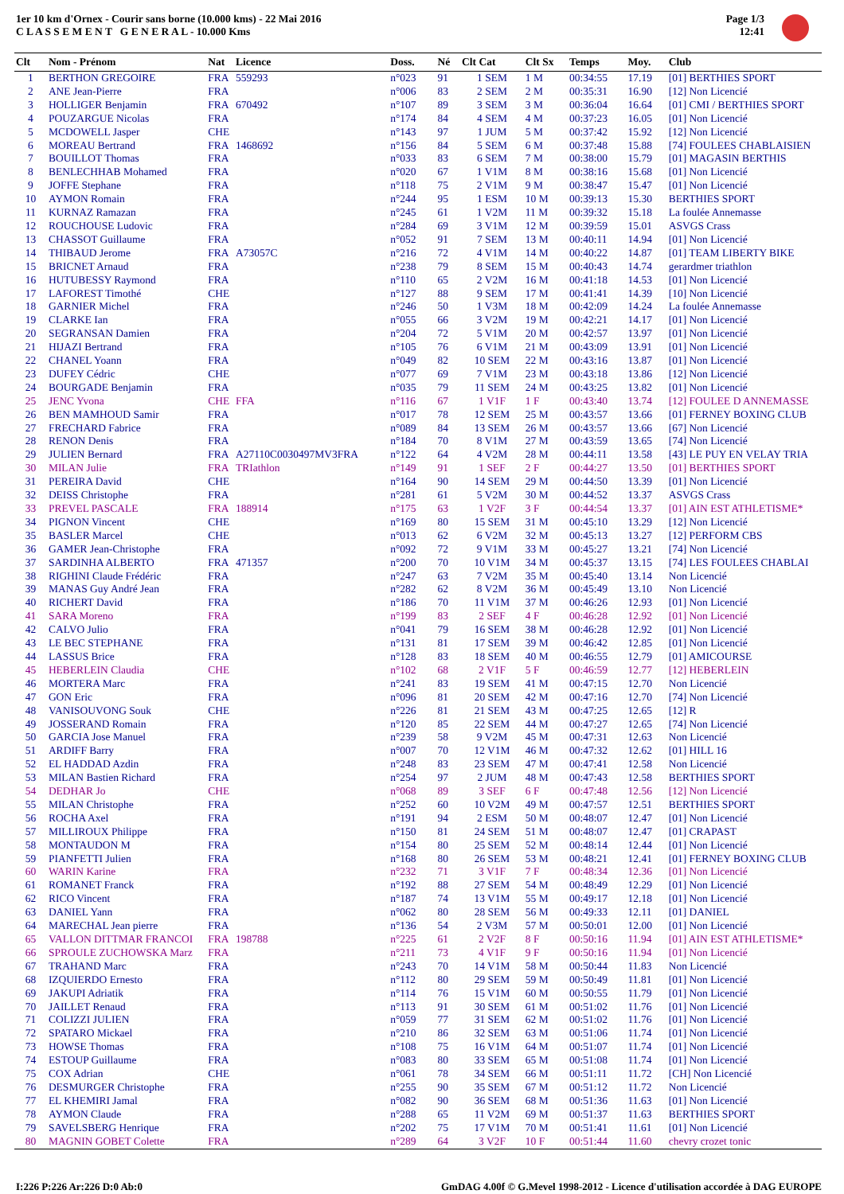1er 10 km d'Ornex - Courir sans borne (10.000 kms) - 22 Mai 2016
C L A S S E M E N T G E N E R A L - 10.000 Kms
Page 1/3
12:41
| Clt | Nom - Prénom | Nat | Licence | Doss. | Né | Clt Cat | Clt Sx | Temps | Moy. | Club |
| --- | --- | --- | --- | --- | --- | --- | --- | --- | --- | --- |
| 1 | BERTHON GREGOIRE | FRA | 559293 | n°023 | 91 | 1 SEM | 1 M | 00:34:55 | 17.19 | [01] BERTHIES SPORT |
| 2 | ANE Jean-Pierre | FRA | | n°006 | 83 | 2 SEM | 2 M | 00:35:31 | 16.90 | [12] Non Licencié |
| 3 | HOLLIGER Benjamin | FRA | 670492 | n°107 | 89 | 3 SEM | 3 M | 00:36:04 | 16.64 | [01] CMI / BERTHIES SPORT |
| 4 | POUZARGUE Nicolas | FRA | | n°174 | 84 | 4 SEM | 4 M | 00:37:23 | 16.05 | [01] Non Licencié |
| 5 | MCDOWELL Jasper | CHE | | n°143 | 97 | 1 JUM | 5 M | 00:37:42 | 15.92 | [12] Non Licencié |
| 6 | MOREAU Bertrand | FRA | 1468692 | n°156 | 84 | 5 SEM | 6 M | 00:37:48 | 15.88 | [74] FOULEES CHABLAISIEN |
| 7 | BOUILLOT Thomas | FRA | | n°033 | 83 | 6 SEM | 7 M | 00:38:00 | 15.79 | [01] MAGASIN BERTHIS |
| 8 | BENLECHHAB Mohamed | FRA | | n°020 | 67 | 1 V1M | 8 M | 00:38:16 | 15.68 | [01] Non Licencié |
| 9 | JOFFE Stephane | FRA | | n°118 | 75 | 2 V1M | 9 M | 00:38:47 | 15.47 | [01] Non Licencié |
| 10 | AYMON Romain | FRA | | n°244 | 95 | 1 ESM | 10 M | 00:39:13 | 15.30 | BERTHIES SPORT |
| 11 | KURNAZ Ramazan | FRA | | n°245 | 61 | 1 V2M | 11 M | 00:39:32 | 15.18 | La foulée Annemasse |
| 12 | ROUCHOUSE Ludovic | FRA | | n°284 | 69 | 3 V1M | 12 M | 00:39:59 | 15.01 | ASVGS Crass |
| 13 | CHASSOT Guillaume | FRA | | n°052 | 91 | 7 SEM | 13 M | 00:40:11 | 14.94 | [01] Non Licencié |
| 14 | THIBAUD Jerome | FRA | A73057C | n°216 | 72 | 4 V1M | 14 M | 00:40:22 | 14.87 | [01] TEAM LIBERTY BIKE |
| 15 | BRICNET Arnaud | FRA | | n°238 | 79 | 8 SEM | 15 M | 00:40:43 | 14.74 | gerardmer triathlon |
| 16 | HUTUBESSY Raymond | FRA | | n°110 | 65 | 2 V2M | 16 M | 00:41:18 | 14.53 | [01] Non Licencié |
| 17 | LAFOREST Timothé | CHE | | n°127 | 88 | 9 SEM | 17 M | 00:41:41 | 14.39 | [10] Non Licencié |
| 18 | GARNIER Michel | FRA | | n°246 | 50 | 1 V3M | 18 M | 00:42:09 | 14.24 | La foulée Annemasse |
| 19 | CLARKE Ian | FRA | | n°055 | 66 | 3 V2M | 19 M | 00:42:21 | 14.17 | [01] Non Licencié |
| 20 | SEGRANSAN Damien | FRA | | n°204 | 72 | 5 V1M | 20 M | 00:42:57 | 13.97 | [01] Non Licencié |
| 21 | HIJAZI Bertrand | FRA | | n°105 | 76 | 6 V1M | 21 M | 00:43:09 | 13.91 | [01] Non Licencié |
| 22 | CHANEL Yoann | FRA | | n°049 | 82 | 10 SEM | 22 M | 00:43:16 | 13.87 | [01] Non Licencié |
| 23 | DUFEY Cédric | CHE | | n°077 | 69 | 7 V1M | 23 M | 00:43:18 | 13.86 | [12] Non Licencié |
| 24 | BOURGADE Benjamin | FRA | | n°035 | 79 | 11 SEM | 24 M | 00:43:25 | 13.82 | [01] Non Licencié |
| 25 | JENC Yvona | CHE | FFA | n°116 | 67 | 1 V1F | 1 F | 00:43:40 | 13.74 | [12] FOULEE D ANNEMASSE |
| 26 | BEN MAMHOUD Samir | FRA | | n°017 | 78 | 12 SEM | 25 M | 00:43:57 | 13.66 | [01] FERNEY BOXING CLUB |
| 27 | FRECHARD Fabrice | FRA | | n°089 | 84 | 13 SEM | 26 M | 00:43:57 | 13.66 | [67] Non Licencié |
| 28 | RENON Denis | FRA | | n°184 | 70 | 8 V1M | 27 M | 00:43:59 | 13.65 | [74] Non Licencié |
| 29 | JULIEN Bernard | FRA | A27110C0030497MV3FRA | n°122 | 64 | 4 V2M | 28 M | 00:44:11 | 13.58 | [43] LE PUY EN VELAY TRIA |
| 30 | MILAN Julie | FRA | TRIathlon | n°149 | 91 | 1 SEF | 2 F | 00:44:27 | 13.50 | [01] BERTHIES SPORT |
| 31 | PEREIRA David | CHE | | n°164 | 90 | 14 SEM | 29 M | 00:44:50 | 13.39 | [01] Non Licencié |
| 32 | DEISS Christophe | FRA | | n°281 | 61 | 5 V2M | 30 M | 00:44:52 | 13.37 | ASVGS Crass |
| 33 | PREVEL PASCALE | FRA | 188914 | n°175 | 63 | 1 V2F | 3 F | 00:44:54 | 13.37 | [01] AIN EST ATHLETISME* |
| 34 | PIGNON Vincent | CHE | | n°169 | 80 | 15 SEM | 31 M | 00:45:10 | 13.29 | [12] Non Licencié |
| 35 | BASLER Marcel | CHE | | n°013 | 62 | 6 V2M | 32 M | 00:45:13 | 13.27 | [12] PERFORM CBS |
| 36 | GAMER Jean-Christophe | FRA | | n°092 | 72 | 9 V1M | 33 M | 00:45:27 | 13.21 | [74] Non Licencié |
| 37 | SARDINHA ALBERTO | FRA | 471357 | n°200 | 70 | 10 V1M | 34 M | 00:45:37 | 13.15 | [74] LES FOULEES CHABLAI |
| 38 | RIGHINI Claude Frédéric | FRA | | n°247 | 63 | 7 V2M | 35 M | 00:45:40 | 13.14 | Non Licencié |
| 39 | MANAS Guy André Jean | FRA | | n°282 | 62 | 8 V2M | 36 M | 00:45:49 | 13.10 | Non Licencié |
| 40 | RICHERT David | FRA | | n°186 | 70 | 11 V1M | 37 M | 00:46:26 | 12.93 | [01] Non Licencié |
| 41 | SARA Moreno | FRA | | n°199 | 83 | 2 SEF | 4 F | 00:46:28 | 12.92 | [01] Non Licencié |
| 42 | CALVO Julio | FRA | | n°041 | 79 | 16 SEM | 38 M | 00:46:28 | 12.92 | [01] Non Licencié |
| 43 | LE BEC STEPHANE | FRA | | n°131 | 81 | 17 SEM | 39 M | 00:46:42 | 12.85 | [01] Non Licencié |
| 44 | LASSUS Brice | FRA | | n°128 | 83 | 18 SEM | 40 M | 00:46:55 | 12.79 | [01] AMICOURSE |
| 45 | HEBERLEIN Claudia | CHE | | n°102 | 68 | 2 V1F | 5 F | 00:46:59 | 12.77 | [12] HEBERLEIN |
| 46 | MORTERA Marc | FRA | | n°241 | 83 | 19 SEM | 41 M | 00:47:15 | 12.70 | Non Licencié |
| 47 | GON Eric | FRA | | n°096 | 81 | 20 SEM | 42 M | 00:47:16 | 12.70 | [74] Non Licencié |
| 48 | VANISOUVONG Souk | CHE | | n°226 | 81 | 21 SEM | 43 M | 00:47:25 | 12.65 | [12] R |
| 49 | JOSSERAND Romain | FRA | | n°120 | 85 | 22 SEM | 44 M | 00:47:27 | 12.65 | [74] Non Licencié |
| 50 | GARCIA Jose Manuel | FRA | | n°239 | 58 | 9 V2M | 45 M | 00:47:31 | 12.63 | Non Licencié |
| 51 | ARDIFF Barry | FRA | | n°007 | 70 | 12 V1M | 46 M | 00:47:32 | 12.62 | [01] HILL 16 |
| 52 | EL HADDAD Azdin | FRA | | n°248 | 83 | 23 SEM | 47 M | 00:47:41 | 12.58 | Non Licencié |
| 53 | MILAN Bastien Richard | FRA | | n°254 | 97 | 2 JUM | 48 M | 00:47:43 | 12.58 | BERTHIES SPORT |
| 54 | DEDHAR Jo | CHE | | n°068 | 89 | 3 SEF | 6 F | 00:47:48 | 12.56 | [12] Non Licencié |
| 55 | MILAN Christophe | FRA | | n°252 | 60 | 10 V2M | 49 M | 00:47:57 | 12.51 | BERTHIES SPORT |
| 56 | ROCHA Axel | FRA | | n°191 | 94 | 2 ESM | 50 M | 00:48:07 | 12.47 | [01] Non Licencié |
| 57 | MILLIROUX Philippe | FRA | | n°150 | 81 | 24 SEM | 51 M | 00:48:07 | 12.47 | [01] CRAPAST |
| 58 | MONTAUDON M | FRA | | n°154 | 80 | 25 SEM | 52 M | 00:48:14 | 12.44 | [01] Non Licencié |
| 59 | PIANFETTI Julien | FRA | | n°168 | 80 | 26 SEM | 53 M | 00:48:21 | 12.41 | [01] FERNEY BOXING CLUB |
| 60 | WARIN Karine | FRA | | n°232 | 71 | 3 V1F | 7 F | 00:48:34 | 12.36 | [01] Non Licencié |
| 61 | ROMANET Franck | FRA | | n°192 | 88 | 27 SEM | 54 M | 00:48:49 | 12.29 | [01] Non Licencié |
| 62 | RICO Vincent | FRA | | n°187 | 74 | 13 V1M | 55 M | 00:49:17 | 12.18 | [01] Non Licencié |
| 63 | DANIEL Yann | FRA | | n°062 | 80 | 28 SEM | 56 M | 00:49:33 | 12.11 | [01] DANIEL |
| 64 | MARECHAL Jean pierre | FRA | | n°136 | 54 | 2 V3M | 57 M | 00:50:01 | 12.00 | [01] Non Licencié |
| 65 | VALLON DITTMAR FRANCOI | FRA | 198788 | n°225 | 61 | 2 V2F | 8 F | 00:50:16 | 11.94 | [01] AIN EST ATHLETISME* |
| 66 | SPROULE ZUCHOWSKA Marz | FRA | | n°211 | 73 | 4 V1F | 9 F | 00:50:16 | 11.94 | [01] Non Licencié |
| 67 | TRAHAND Marc | FRA | | n°243 | 70 | 14 V1M | 58 M | 00:50:44 | 11.83 | Non Licencié |
| 68 | IZQUIERDO Ernesto | FRA | | n°112 | 80 | 29 SEM | 59 M | 00:50:49 | 11.81 | [01] Non Licencié |
| 69 | JAKUPI Adriatik | FRA | | n°114 | 76 | 15 V1M | 60 M | 00:50:55 | 11.79 | [01] Non Licencié |
| 70 | JAILLET Renaud | FRA | | n°113 | 91 | 30 SEM | 61 M | 00:51:02 | 11.76 | [01] Non Licencié |
| 71 | COLIZZI JULIEN | FRA | | n°059 | 77 | 31 SEM | 62 M | 00:51:02 | 11.76 | [01] Non Licencié |
| 72 | SPATARO Mickael | FRA | | n°210 | 86 | 32 SEM | 63 M | 00:51:06 | 11.74 | [01] Non Licencié |
| 73 | HOWSE Thomas | FRA | | n°108 | 75 | 16 V1M | 64 M | 00:51:07 | 11.74 | [01] Non Licencié |
| 74 | ESTOUP Guillaume | FRA | | n°083 | 80 | 33 SEM | 65 M | 00:51:08 | 11.74 | [01] Non Licencié |
| 75 | COX Adrian | CHE | | n°061 | 78 | 34 SEM | 66 M | 00:51:11 | 11.72 | [CH] Non Licencié |
| 76 | DESMURGER Christophe | FRA | | n°255 | 90 | 35 SEM | 67 M | 00:51:12 | 11.72 | Non Licencié |
| 77 | EL KHEMIRI Jamal | FRA | | n°082 | 90 | 36 SEM | 68 M | 00:51:36 | 11.63 | [01] Non Licencié |
| 78 | AYMON Claude | FRA | | n°288 | 65 | 11 V2M | 69 M | 00:51:37 | 11.63 | BERTHIES SPORT |
| 79 | SAVELSBERG Henrique | FRA | | n°202 | 75 | 17 V1M | 70 M | 00:51:41 | 11.61 | [01] Non Licencié |
| 80 | MAGNIN GOBET Colette | FRA | | n°289 | 64 | 3 V2F | 10 F | 00:51:44 | 11.60 | chevry crozet tonic |
I:226 P:226 Ar:226 D:0 Ab:0 GmDAG 4.00f © G.Mevel 1998-2012 - Licence d'utilisation accordée à DAG EUROPE